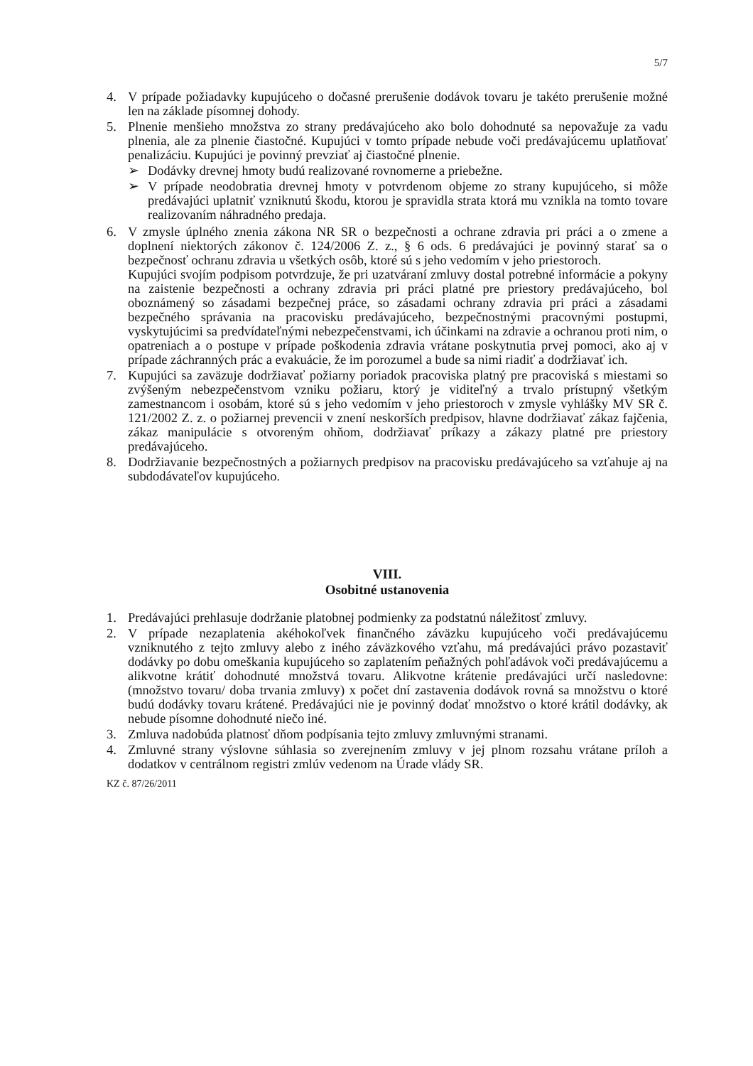5/7
4. V prípade požiadavky kupujúceho o dočasné prerušenie dodávok tovaru je takéto prerušenie možné len na základe písomnej dohody.
5. Plnenie menšieho množstva zo strany predávajúceho ako bolo dohodnuté sa nepovažuje za vadu plnenia, ale za plnenie čiastočné. Kupujúci v tomto prípade nebude voči predávajúcemu uplatňovať penalizáciu. Kupujúci je povinný prevziať aj čiastočné plnenie.
➢ Dodávky drevnej hmoty budú realizované rovnomerne a priebežne.
➢ V prípade neodobratia drevnej hmoty v potvrdenom objeme zo strany kupujúceho, si môže predávajúci uplatniť vzniknutú škodu, ktorou je spravidla strata ktorá mu vznikla na tomto tovare realizovaním náhradného predaja.
6. V zmysle úplného znenia zákona NR SR o bezpečnosti a ochrane zdravia pri práci a o zmene a doplnení niektorých zákonov č. 124/2006 Z. z., § 6 ods. 6 predávajúci je povinný starať sa o bezpečnosť ochranu zdravia u všetkých osôb, ktoré sú s jeho vedomím v jeho priestoroch.
Kupujúci svojím podpisom potvrdzuje, že pri uzatváraní zmluvy dostal potrebné informácie a pokyny na zaistenie bezpečnosti a ochrany zdravia pri práci platné pre priestory predávajúceho, bol oboznámený so zásadami bezpečnej práce, so zásadami ochrany zdravia pri práci a zásadami bezpečného správania na pracovisku predávajúceho, bezpečnostnými pracovnými postupmi, vyskytujúcimi sa predvídateľnými nebezpečenstvami, ich účinkami na zdravie a ochranou proti nim, o opatreniach a o postupe v prípade poškodenia zdravia vrátane poskytnutia prvej pomoci, ako aj v prípade záchranných prác a evakuácie, že im porozumel a bude sa nimi riadiť a dodržiavať ich.
7. Kupujúci sa zaväzuje dodržiavať požiarny poriadok pracoviska platný pre pracoviská s miestami so zvýšeným nebezpečenstvom vzniku požiaru, ktorý je viditeľný a trvalo prístupný všetkým zamestnancom i osobám, ktoré sú s jeho vedomím v jeho priestoroch v zmysle vyhlášky MV SR č. 121/2002 Z. z. o požiarnej prevencii v znení neskorších predpisov, hlavne dodržiavať zákaz fajčenia, zákaz manipulácie s otvoreným ohňom, dodržiavať príkazy a zákazy platné pre priestory predávajúceho.
8. Dodržiavanie bezpečnostných a požiarnych predpisov na pracovisku predávajúceho sa vzťahuje aj na subdodávateľov kupujúceho.
VIII.
Osobitné ustanovenia
1. Predávajúci prehlasuje dodržanie platobnej podmienky za podstatnú náležitosť zmluvy.
2. V prípade nezaplatenia akéhokoľvek finančného záväzku kupujúceho voči predávajúcemu vzniknutého z tejto zmluvy alebo z iného záväzkového vzťahu, má predávajúci právo pozastaviť dodávky po dobu omeškania kupujúceho so zaplatením peňažných pohľadávok voči predávajúcemu a alikvotne krátiť dohodnuté množstvá tovaru. Alikvotne krátenie predávajúci určí nasledovne: (množstvo tovaru/ doba trvania zmluvy) x počet dní zastavenia dodávok rovná sa množstvu o ktoré budú dodávky tovaru krátené. Predávajúci nie je povinný dodať množstvo o ktoré krátil dodávky, ak nebude písomne dohodnuté niečo iné.
3. Zmluva nadobúda platnosť dňom podpísania tejto zmluvy zmluvnými stranami.
4. Zmluvné strany výslovne súhlasia so zverejnením zmluvy v jej plnom rozsahu vrátane príloh a dodatkov v centrálnom registri zmlúv vedenom na Úrade vlády SR.
KZ č. 87/26/2011